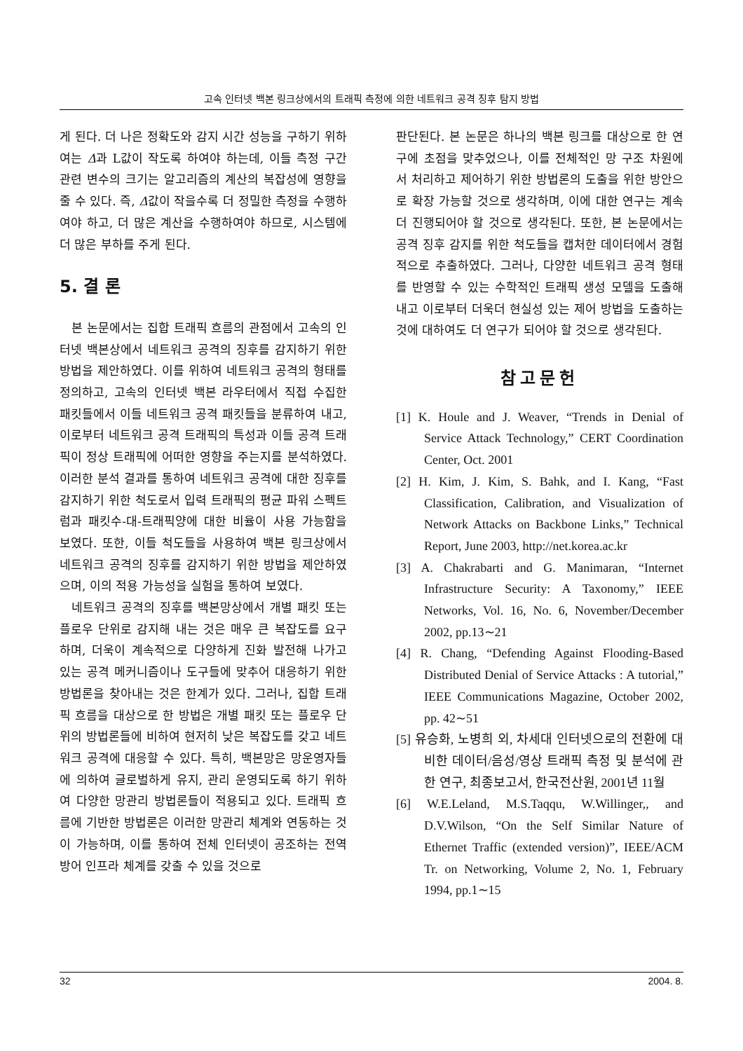고속 인터넷 백본 링크상에서의 트래픽 측정에 의한 네트워크 공격 징후 탐지 방법
게 된다. 더 나은 정확도와 감지 시간 성능을 구하기 위하여는 Δ과 L값이 작도록 하여야 하는데, 이들 측정 구간 관련 변수의 크기는 알고리즘의 계산의 복잡성에 영향을 줄 수 있다. 즉, Δ값이 작을수록 더 정밀한 측정을 수행하여야 하고, 더 많은 계산을 수행하여야 하므로, 시스템에 더 많은 부하를 주게 된다.
5. 결 론
본 논문에서는 집합 트래픽 흐름의 관점에서 고속의 인터넷 백본상에서 네트워크 공격의 징후를 감지하기 위한 방법을 제안하였다. 이를 위하여 네트워크 공격의 형태를 정의하고, 고속의 인터넷 백본 라우터에서 직접 수집한 패킷들에서 이들 네트워크 공격 패킷들을 분류하여 내고, 이로부터 네트워크 공격 트래픽의 특성과 이들 공격 트래픽이 정상 트래픽에 어떠한 영향을 주는지를 분석하였다. 이러한 분석 결과를 통하여 네트워크 공격에 대한 징후를 감지하기 위한 척도로서 입력 트래픽의 평균 파워 스펙트럼과 패킷수-대-트래픽양에 대한 비율이 사용 가능함을 보였다. 또한, 이들 척도들을 사용하여 백본 링크상에서 네트워크 공격의 징후를 감지하기 위한 방법을 제안하였으며, 이의 적용 가능성을 실험을 통하여 보였다.
네트워크 공격의 징후를 백본망상에서 개별 패킷 또는 플로우 단위로 감지해 내는 것은 매우 큰 복잡도를 요구하며, 더욱이 계속적으로 다양하게 진화 발전해 나가고 있는 공격 메커니즘이나 도구들에 맞추어 대응하기 위한 방법론을 찾아내는 것은 한계가 있다. 그러나, 집합 트래픽 흐름을 대상으로 한 방법은 개별 패킷 또는 플로우 단위의 방법론들에 비하여 현저히 낮은 복잡도를 갖고 네트워크 공격에 대응할 수 있다. 특히, 백본망은 망운영자들에 의하여 글로벌하게 유지, 관리 운영되도록 하기 위하여 다양한 망관리 방법론들이 적용되고 있다. 트래픽 흐름에 기반한 방법론은 이러한 망관리 체계와 연동하는 것이 가능하며, 이를 통하여 전체 인터넷이 공조하는 전역 방어 인프라 체계를 갖출 수 있을 것으로
판단된다. 본 논문은 하나의 백본 링크를 대상으로 한 연구에 초점을 맞추었으나, 이를 전체적인 망 구조 차원에서 처리하고 제어하기 위한 방법론의 도출을 위한 방안으로 확장 가능할 것으로 생각하며, 이에 대한 연구는 계속 더 진행되어야 할 것으로 생각된다. 또한, 본 논문에서는 공격 징후 감지를 위한 척도들을 캡처한 데이터에서 경험적으로 추출하였다. 그러나, 다양한 네트워크 공격 형태를 반영할 수 있는 수학적인 트래픽 생성 모델을 도출해 내고 이로부터 더욱더 현실성 있는 제어 방법을 도출하는 것에 대하여도 더 연구가 되어야 할 것으로 생각된다.
참고문헌
[1] K. Houle and J. Weaver, “Trends in Denial of Service Attack Technology,” CERT Coordination Center, Oct. 2001
[2] H. Kim, J. Kim, S. Bahk, and I. Kang, “Fast Classification, Calibration, and Visualization of Network Attacks on Backbone Links,” Technical Report, June 2003, http://net.korea.ac.kr
[3] A. Chakrabarti and G. Manimaran, “Internet Infrastructure Security: A Taxonomy,” IEEE Networks, Vol. 16, No. 6, November/December 2002, pp.13∼21
[4] R. Chang, “Defending Against Flooding-Based Distributed Denial of Service Attacks : A tutorial,” IEEE Communications Magazine, October 2002, pp. 42∼51
[5] 유승화, 노병희 외, 차세대 인터넷으로의 전환에 대비한 데이터/음성/영상 트래픽 측정 및 분석에 관한 연구, 최종보고서, 한국전산원, 2001년 11월
[6] W.E.Leland, M.S.Taqqu, W.Willinger,, and D.V.Wilson, “On the Self Similar Nature of Ethernet Traffic (extended version)”, IEEE/ACM Tr. on Networking, Volume 2, No. 1, February 1994, pp.1∼15
32 2004. 8.